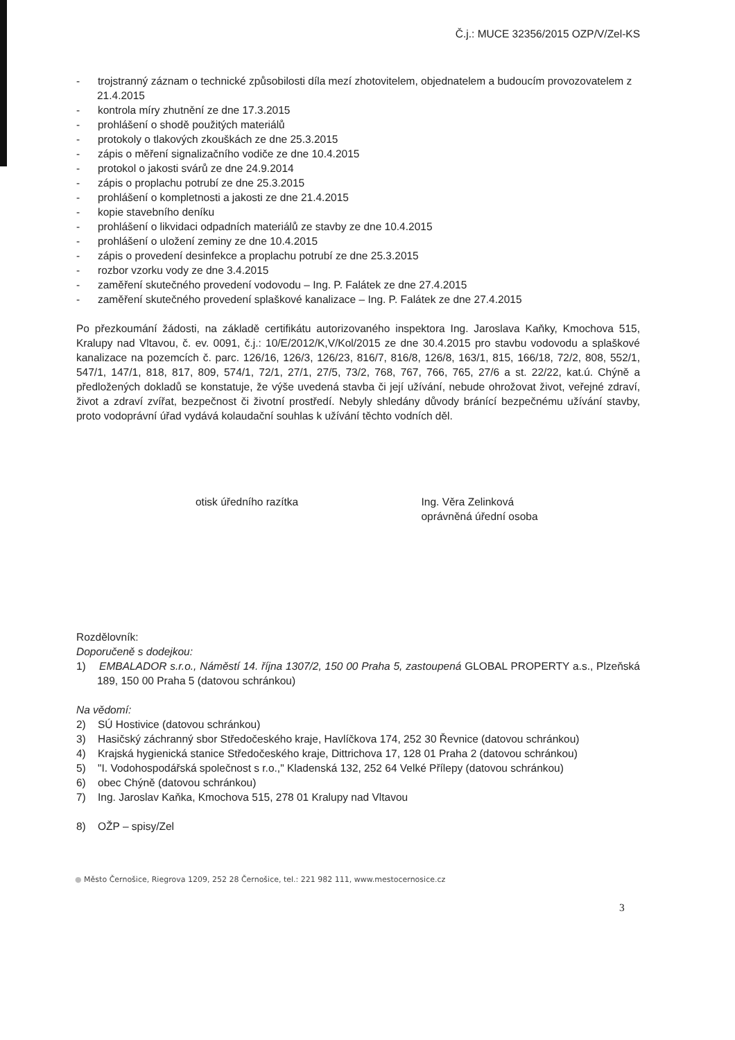Č.j.: MUCE 32356/2015 OZP/V/Zel-KS
- trojstranný záznam o technické způsobilosti díla mezí zhotovitelem, objednatelem a budoucím provozovatelem z 21.4.2015
- kontrola míry zhutnění ze dne 17.3.2015
- prohlášení o shodě použitých materiálů
- protokoly o tlakových zkouškách ze dne 25.3.2015
- zápis o měření signalizačního vodiče ze dne 10.4.2015
- protokol o jakosti svárů ze dne 24.9.2014
- zápis o proplachu potrubí ze dne 25.3.2015
- prohlášení o kompletnosti a jakosti ze dne 21.4.2015
- kopie stavebního deníku
- prohlášení o likvidaci odpadních materiálů ze stavby ze dne 10.4.2015
- prohlášení o uložení zeminy ze dne 10.4.2015
- zápis o provedení desinfekce a proplachu potrubí ze dne 25.3.2015
- rozbor vzorku vody ze dne 3.4.2015
- zaměření skutečného provedení vodovodu – Ing. P. Falátek ze dne 27.4.2015
- zaměření skutečného provedení splaškové kanalizace – Ing. P. Falátek ze dne 27.4.2015
Po přezkoumání žádosti, na základě certifikátu autorizovaného inspektora Ing. Jaroslava Kaňky, Kmochova 515, Kralupy nad Vltavou, č. ev. 0091, č.j.: 10/E/2012/K,V/Kol/2015 ze dne 30.4.2015 pro stavbu vodovodu a splaškové kanalizace na pozemcích č. parc. 126/16, 126/3, 126/23, 816/7, 816/8, 126/8, 163/1, 815, 166/18, 72/2, 808, 552/1, 547/1, 147/1, 818, 817, 809, 574/1, 72/1, 27/1, 27/5, 73/2, 768, 767, 766, 765, 27/6 a st. 22/22, kat.ú. Chýně a předložených dokladů se konstatuje, že výše uvedená stavba či její užívání, nebude ohrožovat život, veřejné zdraví, život a zdraví zvířat, bezpečnost či životní prostředí. Nebyly shledány důvody bránící bezpečnému užívání stavby, proto vodoprávní úřad vydává kolaudační souhlas k užívání těchto vodních děl.
otisk úředního razítka Ing. Věra Zelinková
oprávněná úřední osoba
Rozdělovník:
Doporučeně s dodejkou:
1) EMBALADOR s.r.o., Náměstí 14. října 1307/2, 150 00 Praha 5, zastoupená GLOBAL PROPERTY a.s., Plzeňská 189, 150 00 Praha 5 (datovou schránkou)
Na vědomí:
2) SÚ Hostivice (datovou schránkou)
3) Hasičský záchranný sbor Středočeského kraje, Havlíčkova 174, 252 30 Řevnice (datovou schránkou)
4) Krajská hygienická stanice Středočeského kraje, Dittrichova 17, 128 01 Praha 2 (datovou schránkou)
5) "I. Vodohospodářská společnost s r.o.," Kladenská 132, 252 64 Velké Přílepy (datovou schránkou)
6) obec Chýně (datovou schránkou)
7) Ing. Jaroslav Kaňka, Kmochova 515, 278 01 Kralupy nad Vltavou
8) OŽP – spisy/Zel
● Město Černošice, Riegrova 1209, 252 28 Černošice, tel.: 221 982 111, www.mestocernosice.cz
3